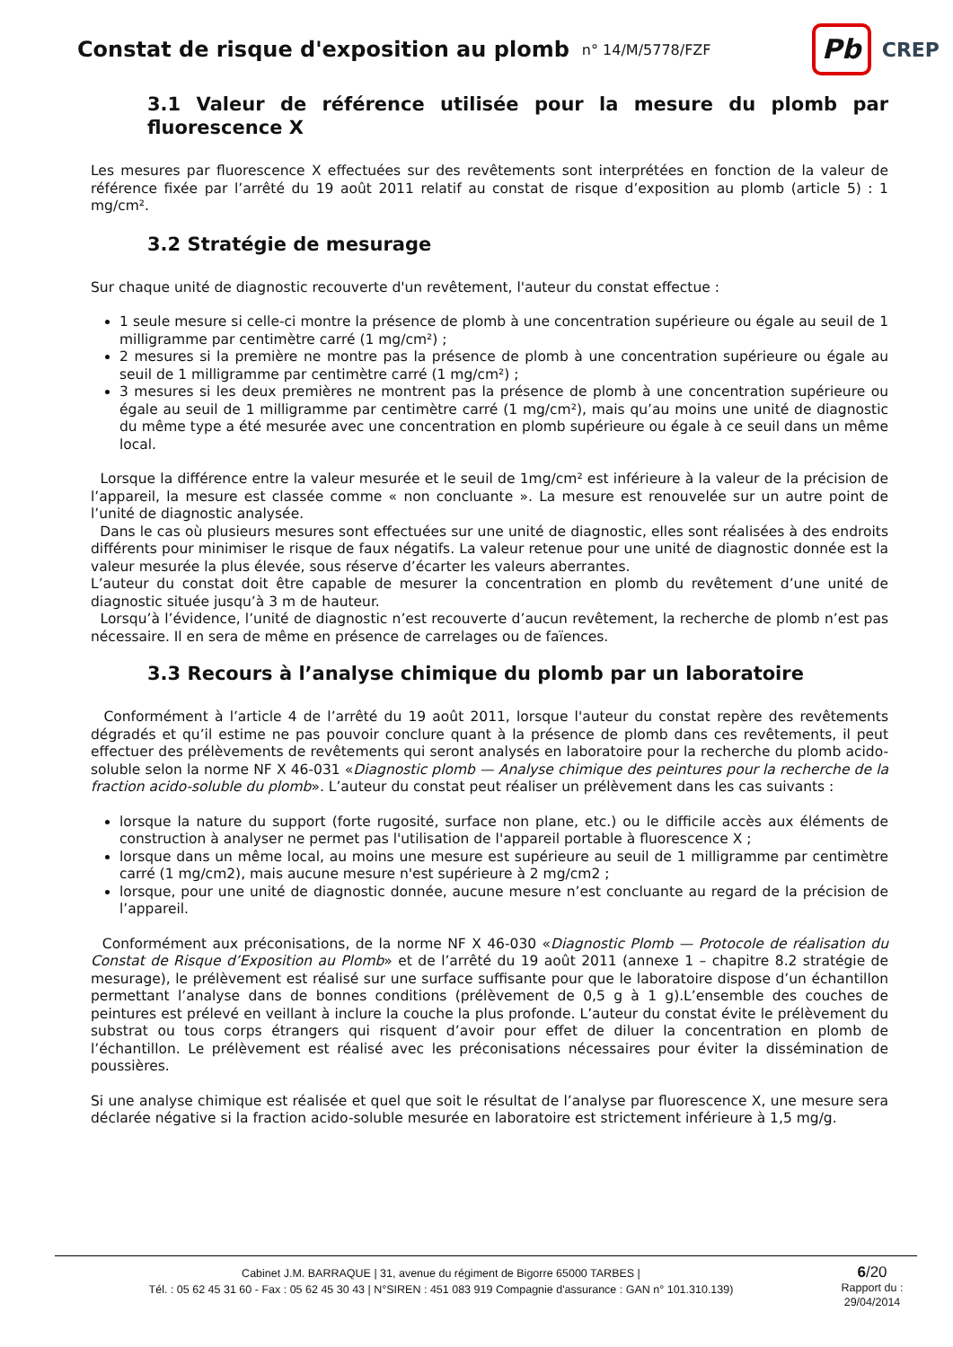Constat de risque d'exposition au plomb
n° 14/M/5778/FZF
Pb
CREP
3.1 Valeur de référence utilisée pour la mesure du plomb par fluorescence X
Les mesures par fluorescence X effectuées sur des revêtements sont interprétées en fonction de la valeur de référence fixée par l’arrêté du 19 août 2011 relatif au constat de risque d’exposition au plomb (article 5) : 1 mg/cm².
3.2 Stratégie de mesurage
Sur chaque unité de diagnostic recouverte d'un revêtement, l'auteur du constat effectue :
1 seule mesure si celle-ci montre la présence de plomb à une concentration supérieure ou égale au seuil de 1 milligramme par centimètre carré (1 mg/cm²) ;
2 mesures si la première ne montre pas la présence de plomb à une concentration supérieure ou égale au seuil de 1 milligramme par centimètre carré (1 mg/cm²) ;
3 mesures si les deux premières ne montrent pas la présence de plomb à une concentration supérieure ou égale au seuil de 1 milligramme par centimètre carré (1 mg/cm²), mais qu’au moins une unité de diagnostic du même type a été mesurée avec une concentration en plomb supérieure ou égale à ce seuil dans un même local.
Lorsque la différence entre la valeur mesurée et le seuil de 1mg/cm² est inférieure à la valeur de la précision de l’appareil, la mesure est classée comme « non concluante ». La mesure est renouvelée sur un autre point de l’unité de diagnostic analysée.
Dans le cas où plusieurs mesures sont effectuées sur une unité de diagnostic, elles sont réalisées à des endroits différents pour minimiser le risque de faux négatifs. La valeur retenue pour une unité de diagnostic donnée est la valeur mesurée la plus élevée, sous réserve d’écarter les valeurs aberrantes.
L’auteur du constat doit être capable de mesurer la concentration en plomb du revêtement d’une unité de diagnostic située jusqu’à 3 m de hauteur.
Lorsqu’à l’évidence, l’unité de diagnostic n’est recouverte d’aucun revêtement, la recherche de plomb n’est pas nécessaire. Il en sera de même en présence de carrelages ou de faïences.
3.3 Recours à l’analyse chimique du plomb par un laboratoire
Conformément à l’article 4 de l’arrêté du 19 août 2011, lorsque l'auteur du constat repère des revêtements dégradés et qu’il estime ne pas pouvoir conclure quant à la présence de plomb dans ces revêtements, il peut effectuer des prélèvements de revêtements qui seront analysés en laboratoire pour la recherche du plomb acido-soluble selon la norme NF X 46-031 «Diagnostic plomb — Analyse chimique des peintures pour la recherche de la fraction acido-soluble du plomb». L’auteur du constat peut réaliser un prélèvement dans les cas suivants :
lorsque la nature du support (forte rugosité, surface non plane, etc.) ou le difficile accès aux éléments de construction à analyser ne permet pas l'utilisation de l'appareil portable à fluorescence X ;
lorsque dans un même local, au moins une mesure est supérieure au seuil de 1 milligramme par centimètre carré (1 mg/cm2), mais aucune mesure n'est supérieure à 2 mg/cm2 ;
lorsque, pour une unité de diagnostic donnée, aucune mesure n’est concluante au regard de la précision de l’appareil.
Conformément aux préconisations, de la norme NF X 46-030 «Diagnostic Plomb — Protocole de réalisation du Constat de Risque d’Exposition au Plomb» et de l’arrêté du 19 août 2011 (annexe 1 – chapitre 8.2 stratégie de mesurage), le prélèvement est réalisé sur une surface suffisante pour que le laboratoire dispose d’un échantillon permettant l’analyse dans de bonnes conditions (prélèvement de 0,5 g à 1 g).L’ensemble des couches de peintures est prélevé en veillant à inclure la couche la plus profonde. L’auteur du constat évite le prélèvement du substrat ou tous corps étrangers qui risquent d’avoir pour effet de diluer la concentration en plomb de l’échantillon. Le prélèvement est réalisé avec les préconisations nécessaires pour éviter la dissémination de poussières.
Si une analyse chimique est réalisée et quel que soit le résultat de l’analyse par fluorescence X, une mesure sera déclarée négative si la fraction acido-soluble mesurée en laboratoire est strictement inférieure à 1,5 mg/g.
Cabinet J.M. BARRAQUE | 31, avenue du régiment de Bigorre 65000 TARBES |
Tél. : 05 62 45 31 60 - Fax : 05 62 45 30 43 | N°SIREN : 451 083 919 Compagnie d'assurance : GAN n° 101.310.139)
6/20
Rapport du :
29/04/2014